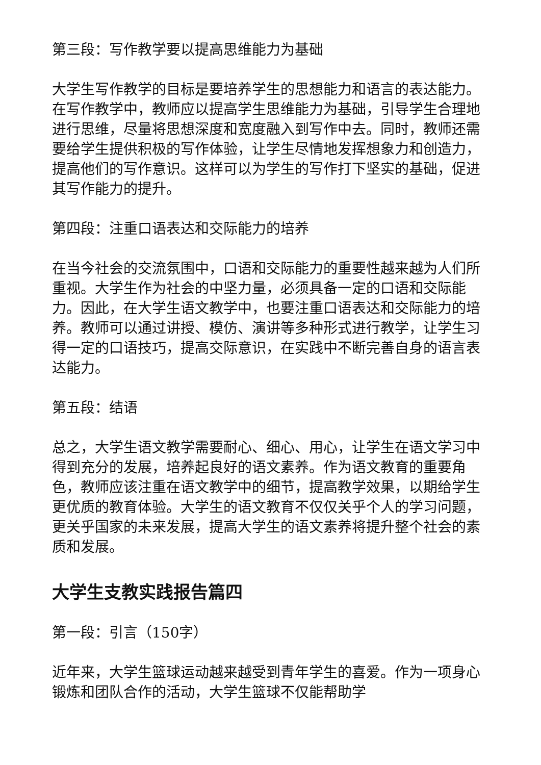第三段：写作教学要以提高思维能力为基础
大学生写作教学的目标是要培养学生的思想能力和语言的表达能力。在写作教学中，教师应以提高学生思维能力为基础，引导学生合理地进行思维，尽量将思想深度和宽度融入到写作中去。同时，教师还需要给学生提供积极的写作体验，让学生尽情地发挥想象力和创造力，提高他们的写作意识。这样可以为学生的写作打下坚实的基础，促进其写作能力的提升。
第四段：注重口语表达和交际能力的培养
在当今社会的交流氛围中，口语和交际能力的重要性越来越为人们所重视。大学生作为社会的中坚力量，必须具备一定的口语和交际能力。因此，在大学生语文教学中，也要注重口语表达和交际能力的培养。教师可以通过讲授、模仿、演讲等多种形式进行教学，让学生习得一定的口语技巧，提高交际意识，在实践中不断完善自身的语言表达能力。
第五段：结语
总之，大学生语文教学需要耐心、细心、用心，让学生在语文学习中得到充分的发展，培养起良好的语文素养。作为语文教育的重要角色，教师应该注重在语文教学中的细节，提高教学效果，以期给学生更优质的教育体验。大学生的语文教育不仅仅关乎个人的学习问题，更关乎国家的未来发展，提高大学生的语文素养将提升整个社会的素质和发展。
大学生支教实践报告篇四
第一段：引言（150字）
近年来，大学生篮球运动越来越受到青年学生的喜爱。作为一项身心锻炼和团队合作的活动，大学生篮球不仅能帮助学